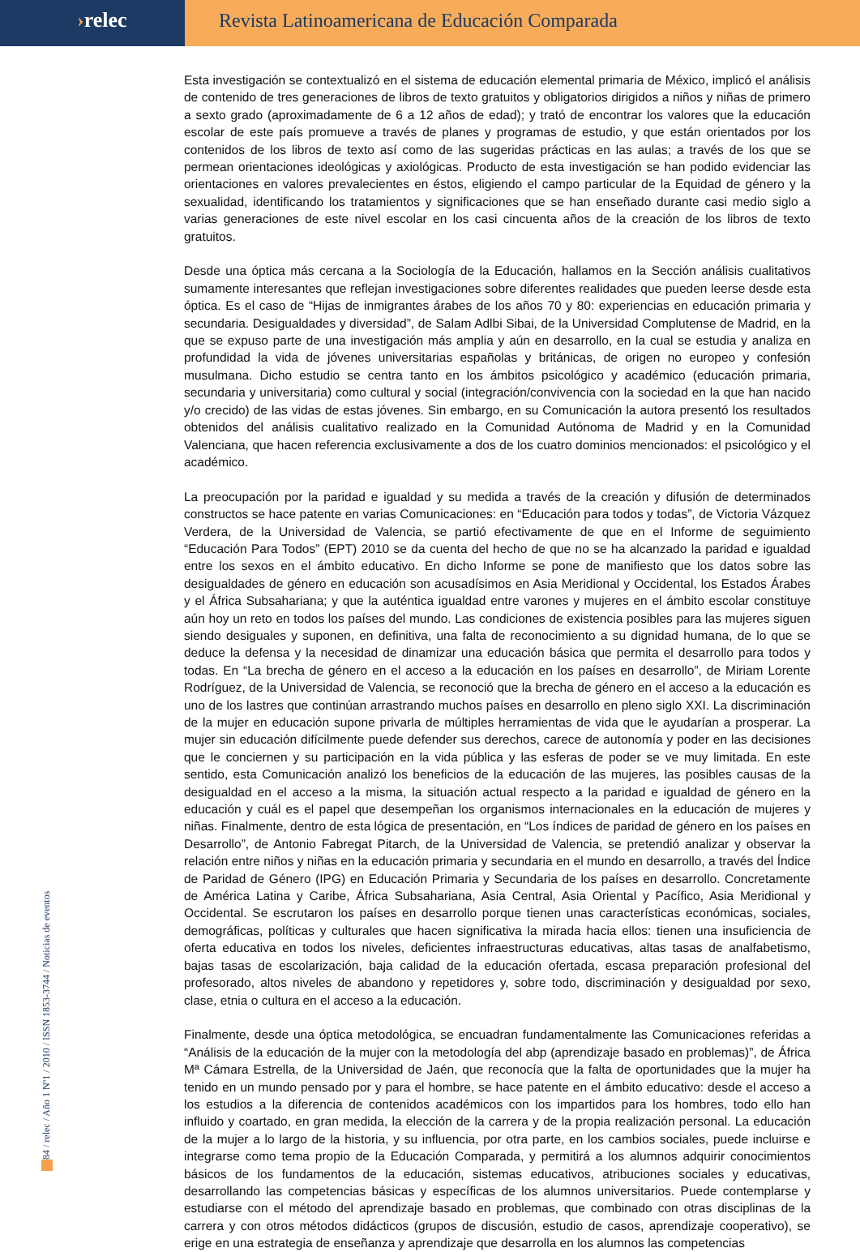›relec Revista Latinoamericana de Educación Comparada
Esta investigación se contextualizó en el sistema de educación elemental primaria de México, implicó el análisis de contenido de tres generaciones de libros de texto gratuitos y obligatorios dirigidos a niños y niñas de primero a sexto grado (aproximadamente de 6 a 12 años de edad); y trató de encontrar los valores que la educación escolar de este país promueve a través de planes y programas de estudio, y que están orientados por los contenidos de los libros de texto así como de las sugeridas prácticas en las aulas; a través de los que se permean orientaciones ideológicas y axiológicas. Producto de esta investigación se han podido evidenciar las orientaciones en valores prevalecientes en éstos, eligiendo el campo particular de la Equidad de género y la sexualidad, identificando los tratamientos y significaciones que se han enseñado durante casi medio siglo a varias generaciones de este nivel escolar en los casi cincuenta años de la creación de los libros de texto gratuitos.
Desde una óptica más cercana a la Sociología de la Educación, hallamos en la Sección análisis cualitativos sumamente interesantes que reflejan investigaciones sobre diferentes realidades que pueden leerse desde esta óptica. Es el caso de “Hijas de inmigrantes árabes de los años 70 y 80: experiencias en educación primaria y secundaria. Desigualdades y diversidad”, de Salam Adlbi Sibai, de la Universidad Complutense de Madrid, en la que se expuso parte de una investigación más amplia y aún en desarrollo, en la cual se estudia y analiza en profundidad la vida de jóvenes universitarias españolas y británicas, de origen no europeo y confesión musulmana. Dicho estudio se centra tanto en los ámbitos psicológico y académico (educación primaria, secundaria y universitaria) como cultural y social (integración/convivencia con la sociedad en la que han nacido y/o crecido) de las vidas de estas jóvenes. Sin embargo, en su Comunicación la autora presentó los resultados obtenidos del análisis cualitativo realizado en la Comunidad Autónoma de Madrid y en la Comunidad Valenciana, que hacen referencia exclusivamente a dos de los cuatro dominios mencionados: el psicológico y el académico.
La preocupación por la paridad e igualdad y su medida a través de la creación y difusión de determinados constructos se hace patente en varias Comunicaciones: en “Educación para todos y todas”, de Victoria Vázquez Verdera, de la Universidad de Valencia, se partió efectivamente de que en el Informe de seguimiento “Educación Para Todos” (EPT) 2010 se da cuenta del hecho de que no se ha alcanzado la paridad e igualdad entre los sexos en el ámbito educativo. En dicho Informe se pone de manifiesto que los datos sobre las desigualdades de género en educación son acusadísimos en Asia Meridional y Occidental, los Estados Árabes y el África Subsahariana; y que la auténtica igualdad entre varones y mujeres en el ámbito escolar constituye aún hoy un reto en todos los países del mundo. Las condiciones de existencia posibles para las mujeres siguen siendo desiguales y suponen, en definitiva, una falta de reconocimiento a su dignidad humana, de lo que se deduce la defensa y la necesidad de dinamizar una educación básica que permita el desarrollo para todos y todas. En “La brecha de género en el acceso a la educación en los países en desarrollo”, de Miriam Lorente Rodríguez, de la Universidad de Valencia, se reconoció que la brecha de género en el acceso a la educación es uno de los lastres que continúan arrastrando muchos países en desarrollo en pleno siglo XXI. La discriminación de la mujer en educación supone privarla de múltiples herramientas de vida que le ayudarían a prosperar. La mujer sin educación difícilmente puede defender sus derechos, carece de autonomía y poder en las decisiones que le conciernen y su participación en la vida pública y las esferas de poder se ve muy limitada. En este sentido, esta Comunicación analizó los beneficios de la educación de las mujeres, las posibles causas de la desigualdad en el acceso a la misma, la situación actual respecto a la paridad e igualdad de género en la educación y cuál es el papel que desempeñan los organismos internacionales en la educación de mujeres y niñas. Finalmente, dentro de esta lógica de presentación, en “Los índices de paridad de género en los países en Desarrollo”, de Antonio Fabregat Pitarch, de la Universidad de Valencia, se pretendió analizar y observar la relación entre niños y niñas en la educación primaria y secundaria en el mundo en desarrollo, a través del Índice de Paridad de Género (IPG) en Educación Primaria y Secundaria de los países en desarrollo. Concretamente de América Latina y Caribe, África Subsahariana, Asia Central, Asia Oriental y Pacífico, Asia Meridional y Occidental. Se escrutaron los países en desarrollo porque tienen unas características económicas, sociales, demográficas, políticas y culturales que hacen significativa la mirada hacia ellos: tienen una insuficiencia de oferta educativa en todos los niveles, deficientes infraestructuras educativas, altas tasas de analfabetismo, bajas tasas de escolarización, baja calidad de la educación ofertada, escasa preparación profesional del profesorado, altos niveles de abandono y repetidores y, sobre todo, discriminación y desigualdad por sexo, clase, etnia o cultura en el acceso a la educación.
Finalmente, desde una óptica metodológica, se encuadran fundamentalmente las Comunicaciones referidas a “Análisis de la educación de la mujer con la metodología del abp (aprendizaje basado en problemas)”, de África Mª Cámara Estrella, de la Universidad de Jaén, que reconocía que la falta de oportunidades que la mujer ha tenido en un mundo pensado por y para el hombre, se hace patente en el ámbito educativo: desde el acceso a los estudios a la diferencia de contenidos académicos con los impartidos para los hombres, todo ello han influido y coartado, en gran medida, la elección de la carrera y de la propia realización personal. La educación de la mujer a lo largo de la historia, y su influencia, por otra parte, en los cambios sociales, puede incluirse e integrarse como tema propio de la Educación Comparada, y permitirá a los alumnos adquirir conocimientos básicos de los fundamentos de la educación, sistemas educativos, atribuciones sociales y educativas, desarrollando las competencias básicas y específicas de los alumnos universitarios. Puede contemplarse y estudiarse con el método del aprendizaje basado en problemas, que combinado con otras disciplinas de la carrera y con otros métodos didácticos (grupos de discusión, estudio de casos, aprendizaje cooperativo), se erige en una estrategia de enseñanza y aprendizaje que desarrolla en los alumnos las competencias
84 / relec / Año 1 Nº1 / 2010 / ISSN 1853-3744 / Noticias de eventos